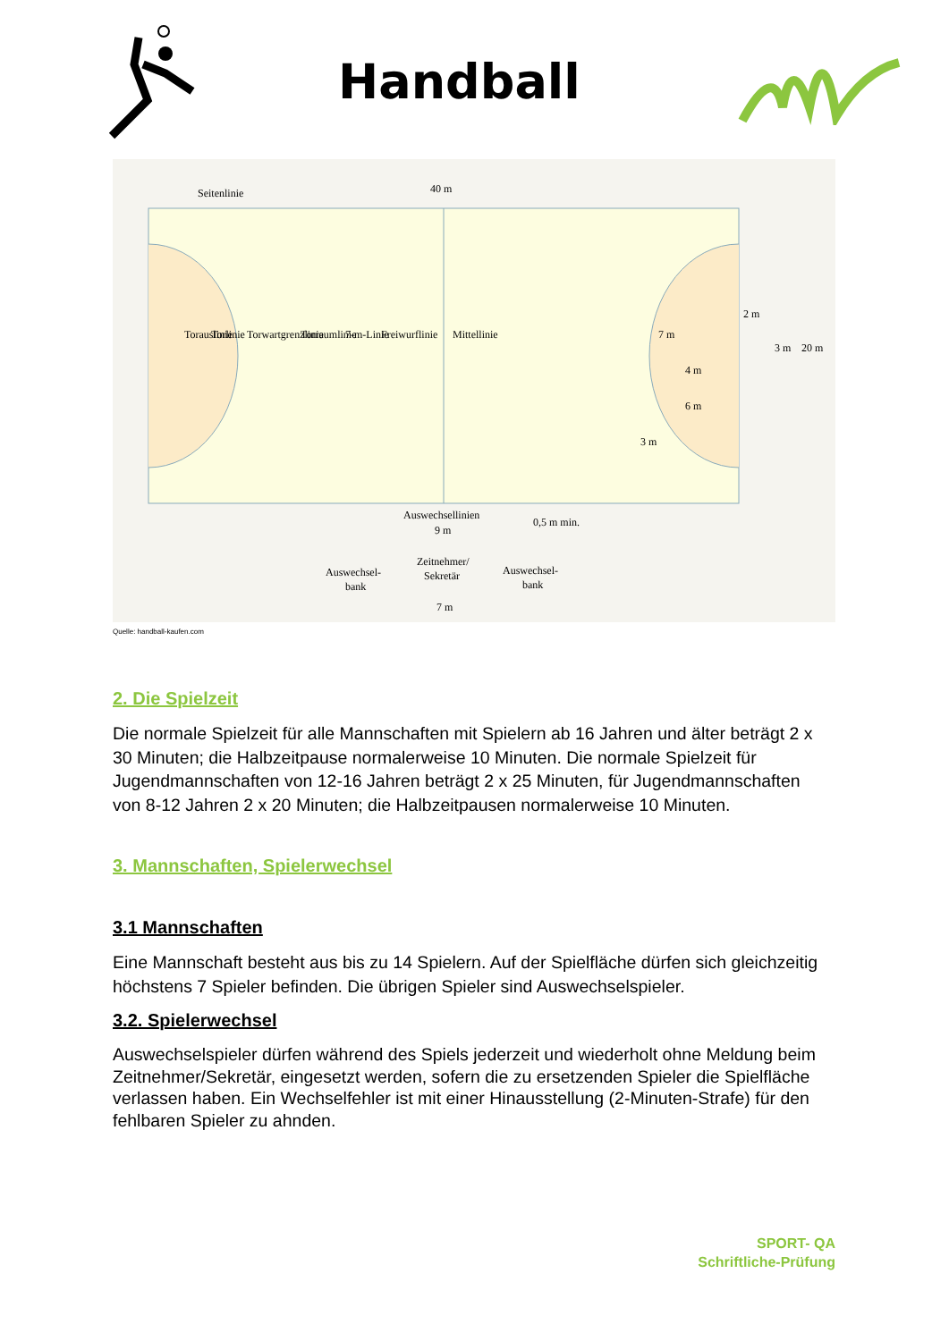Handball
Seitenlinie
40 m
Auswechsellinien
9 m
Zeitnehmer/
Sekretär
Auswechsel-
bank
Auswechsel-
bank
7 m
2 m
Torauslinie
Torlinie
Torwartgrenzlinie
Torraumlinie
7-m-Linie
Freiwurflinie
Mittellinie
7 m
4 m
6 m
3 m
3 m
20 m
0,5 m min.
Quelle: handball-kaufen.com
2. Die Spielzeit
Die normale Spielzeit für alle Mannschaften mit Spielern ab 16 Jahren und älter beträgt 2 x 30 Minuten; die Halbzeitpause normalerweise 10 Minuten. Die normale Spielzeit für Jugendmannschaften von 12-16 Jahren beträgt 2 x 25 Minuten, für Jugendmannschaften von 8-12 Jahren 2 x 20 Minuten; die Halbzeitpausen normalerweise 10 Minuten.
3. Mannschaften, Spielerwechsel
3.1 Mannschaften
Eine Mannschaft besteht aus bis zu 14 Spielern. Auf der Spielfläche dürfen sich gleichzeitig höchstens 7 Spieler befinden. Die übrigen Spieler sind Auswechselspieler.
3.2. Spielerwechsel
Auswechselspieler dürfen während des Spiels jederzeit und wiederholt ohne Meldung beim Zeitnehmer/Sekretär, eingesetzt werden, sofern die zu ersetzenden Spieler die Spielfläche verlassen haben. Ein Wechselfehler ist mit einer Hinausstellung (2-Minuten-Strafe) für den fehlbaren Spieler zu ahnden.
SPORT- QA
Schriftliche-Prüfung